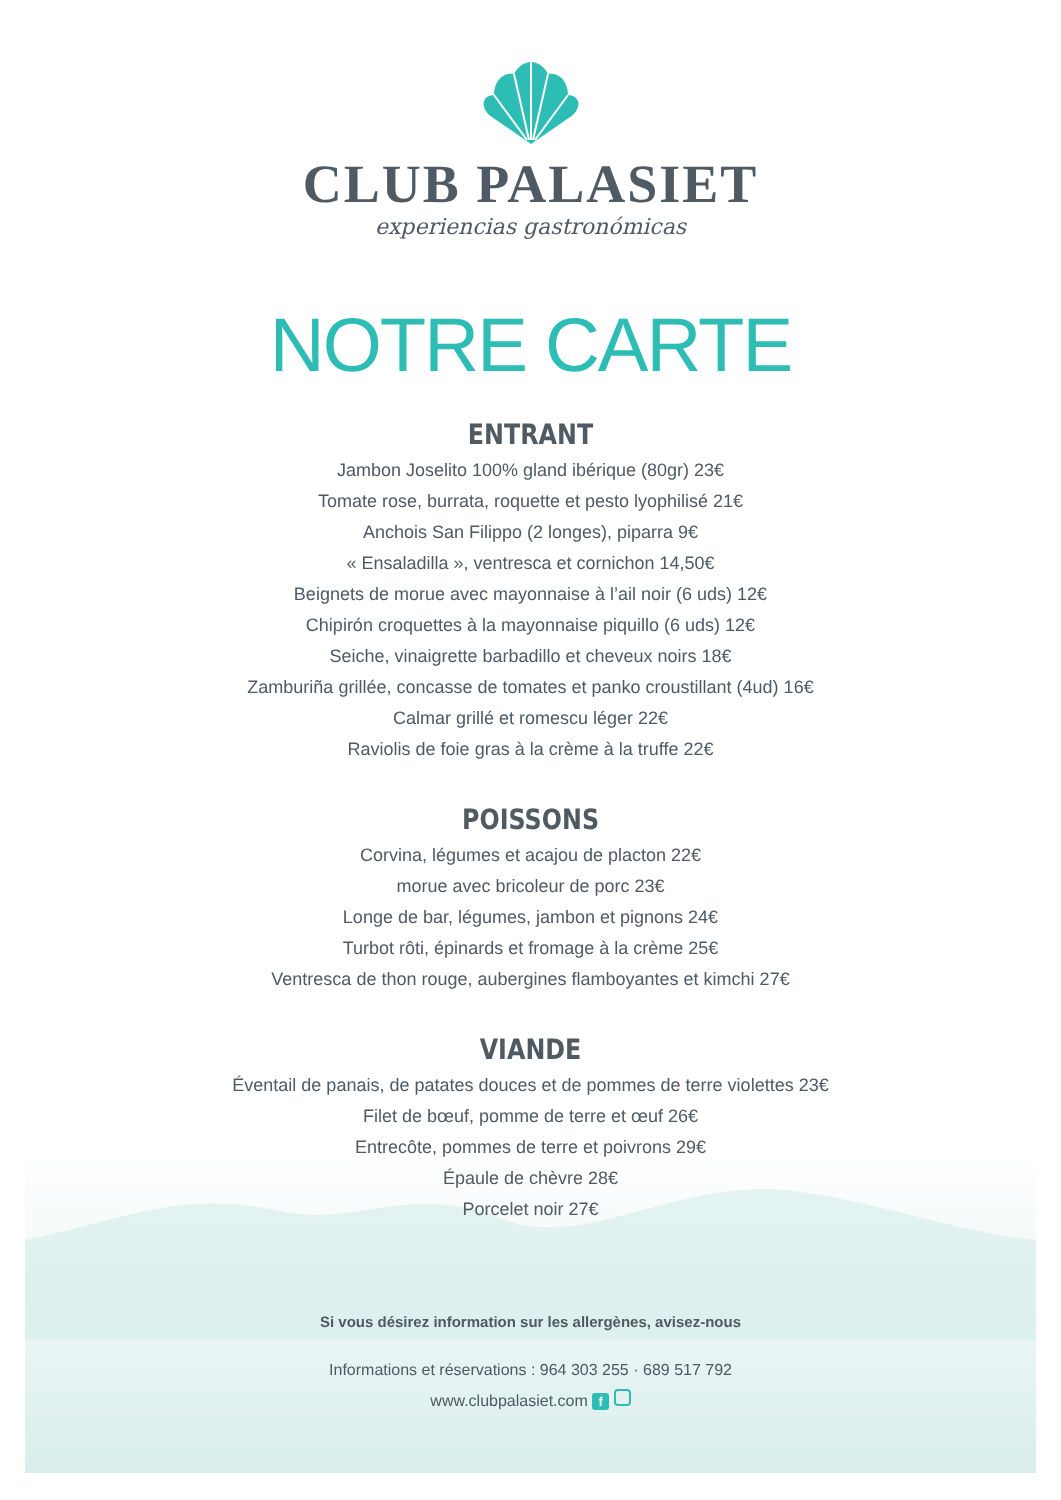CLUB PALASIET
experiencias gastronómicas
NOTRE CARTE
ENTRANT
Jambon Joselito 100% gland ibérique (80gr) 23€
Tomate rose, burrata, roquette et pesto lyophilisé 21€
Anchois San Filippo (2 longes), piparra 9€
« Ensaladilla », ventresca et cornichon 14,50€
Beignets de morue avec mayonnaise à l’ail noir (6 uds) 12€
Chipirón croquettes à la mayonnaise piquillo (6 uds) 12€
Seiche, vinaigrette barbadillo et cheveux noirs 18€
Zamburiña grillée, concasse de tomates et panko croustillant (4ud) 16€
Calmar grillé et romescu léger 22€
Raviolis de foie gras à la crème à la truffe 22€
POISSONS
Corvina, légumes et acajou de placton 22€
morue avec bricoleur de porc 23€
Longe de bar, légumes, jambon et pignons 24€
Turbot rôti, épinards et fromage à la crème 25€
Ventresca de thon rouge, aubergines flamboyantes et kimchi 27€
VIANDE
Éventail de panais, de patates douces et de pommes de terre violettes 23€
Filet de bœuf, pomme de terre et œuf 26€
Entrecôte, pommes de terre et poivrons 29€
Épaule de chèvre 28€
Porcelet noir 27€
Si vous désirez information sur les allergènes, avisez-nous
Informations et réservations : 964 303 255 · 689 517 792
www.clubpalasiet.com f